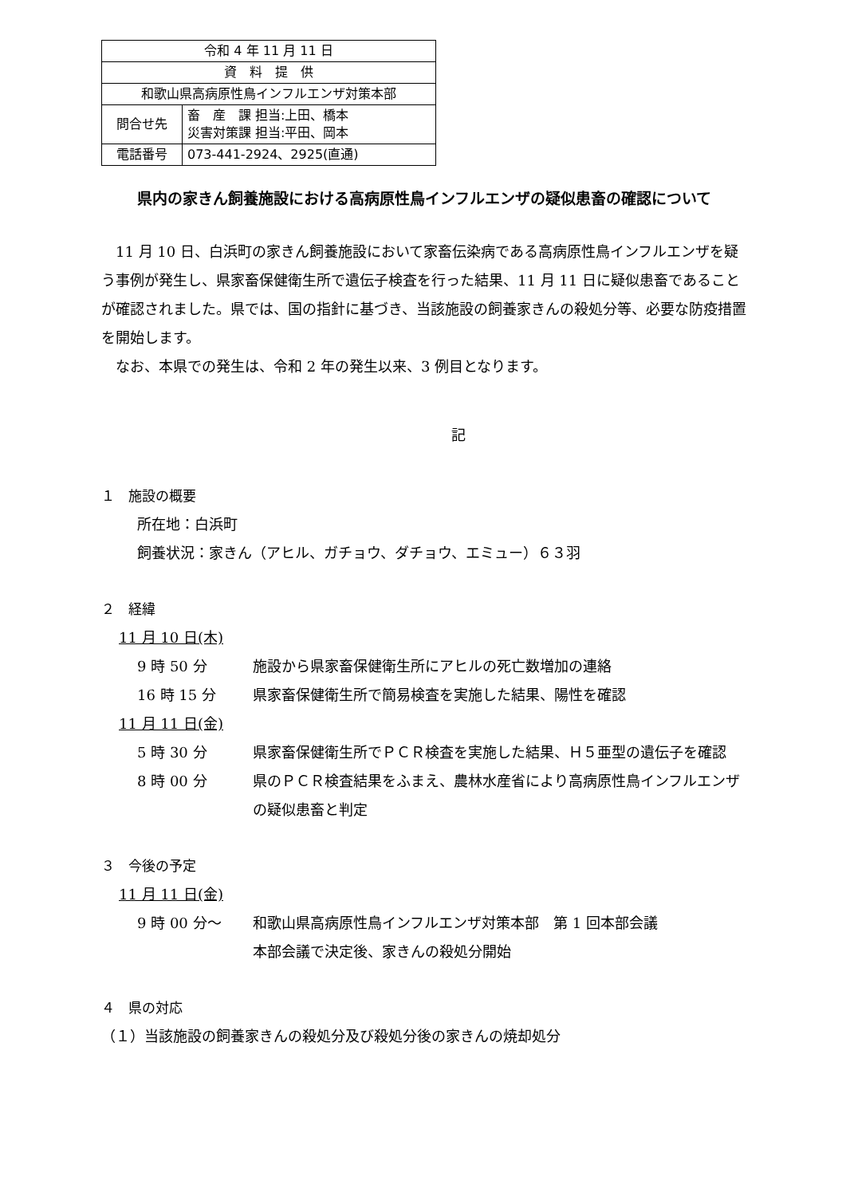| 令和 4 年 11 月 11 日 | |
| 資 料 提 供 | |
| 和歌山県高病原性鳥インフルエンザ対策本部 | |
| 問合せ先 | 畜 産 課 担当:上田、橋本 災害対策課 担当:平田、岡本 |
| 電話番号 | 073-441-2924、2925(直通) |
県内の家きん飼養施設における高病原性鳥インフルエンザの疑似患畜の確認について
11 月 10 日、白浜町の家きん飼養施設において家畜伝染病である高病原性鳥インフルエンザを疑う事例が発生し、県家畜保健衛生所で遺伝子検査を行った結果、11 月 11 日に疑似患畜であることが確認されました。県では、国の指針に基づき、当該施設の飼養家きんの殺処分等、必要な防疫措置を開始します。
なお、本県での発生は、令和 2 年の発生以来、3 例目となります。
記
１　施設の概要
所在地：白浜町
飼養状況：家きん（アヒル、ガチョウ、ダチョウ、エミュー）６３羽
２　経緯
11 月 10 日(木)
9 時 50 分 施設から県家畜保健衛生所にアヒルの死亡数増加の連絡
16 時 15 分 県家畜保健衛生所で簡易検査を実施した結果、陽性を確認
11 月 11 日(金)
5 時 30 分 県家畜保健衛生所でＰＣＲ検査を実施した結果、Ｈ５亜型の遺伝子を確認
8 時 00 分 県のＰＣＲ検査結果をふまえ、農林水産省により高病原性鳥インフルエンザの疑似患畜と判定
３　今後の予定
11 月 11 日(金)
9 時 00 分～ 和歌山県高病原性鳥インフルエンザ対策本部　第 1 回本部会議
本部会議で決定後、家きんの殺処分開始
４　県の対応
（１）当該施設の飼養家きんの殺処分及び殺処分後の家きんの焼却処分